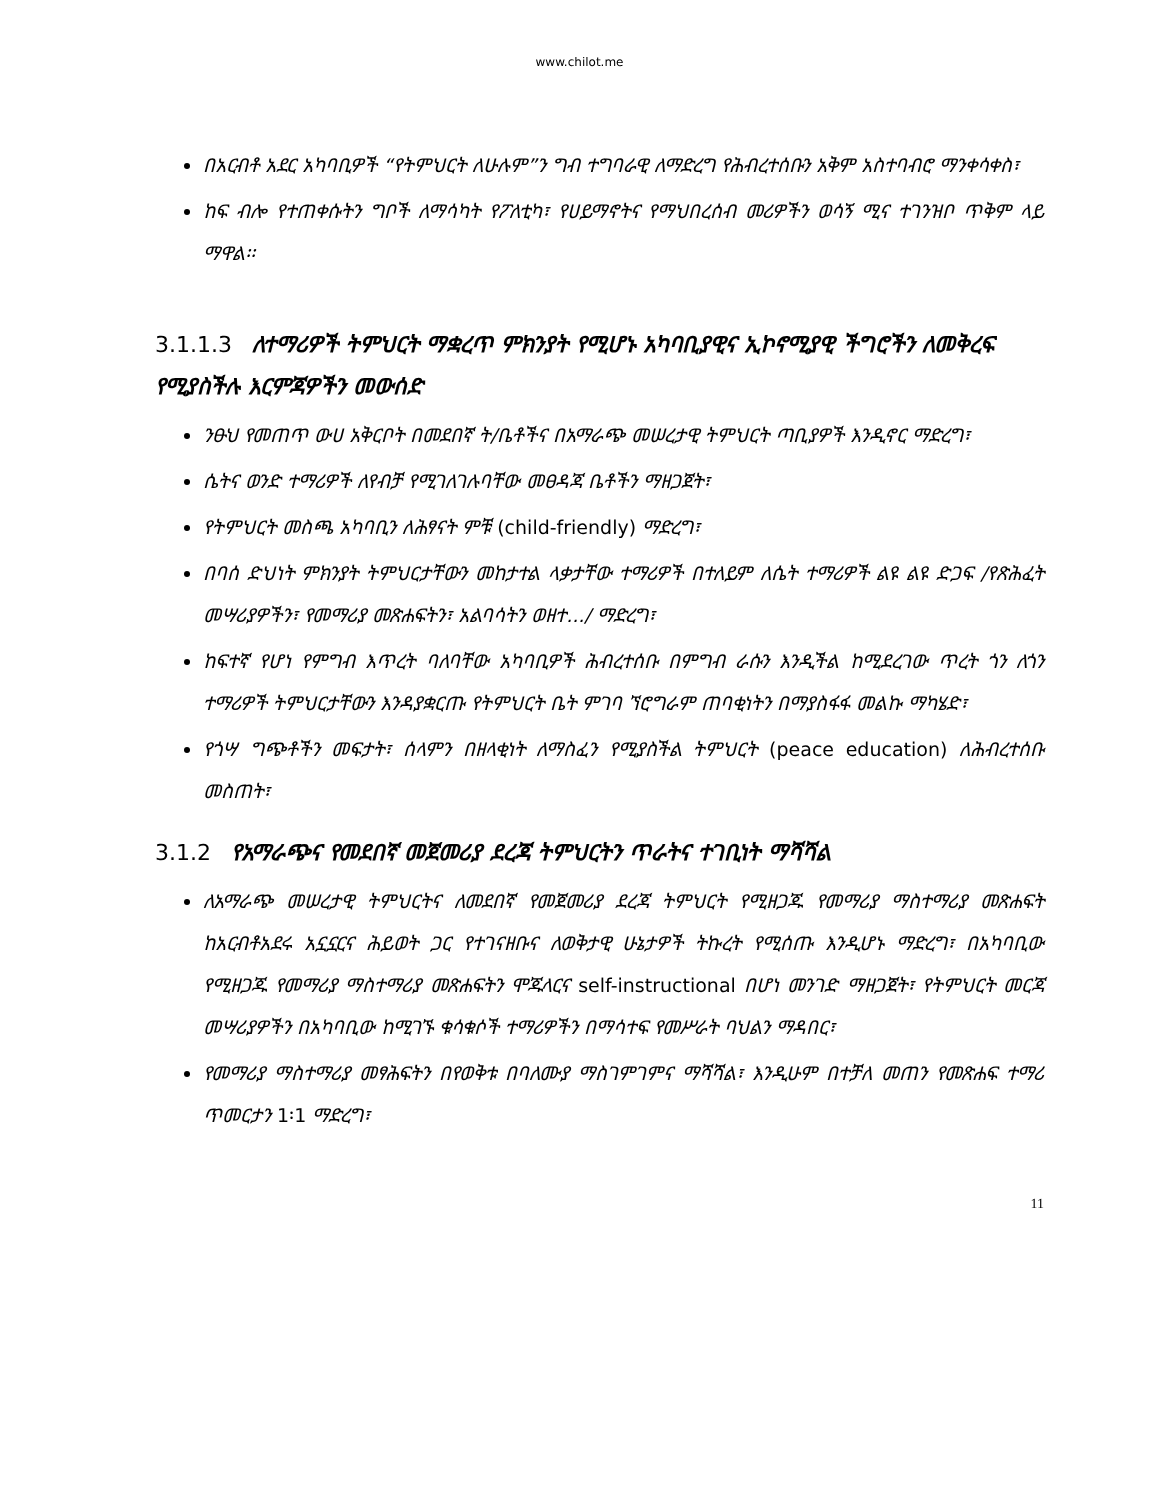www.chilot.me
በአርብቶ አደር አካባቢዎች “የትምህርት ለሁሉም”ን ግብ ተግባራዊ ለማድረግ የሕብረተሰቡን አቅም አስተባብሮ ማንቀሳቀስ፣
ከፍ ብሎ የተጠቀሱትን ግቦች ለማሳካት የፖለቲካ፣ የሀይማኖትና የማህበረሰብ መሪዎችን ወሳኝ ሚና ተገንዝቦ ጥቅም ላይ ማዋል፡፡
3.1.1.3 ለተማሪዎች ትምህርት ማቋረጥ ምክንያት የሚሆኑ አካባቢያዊና ኢኮኖሚያዊ ችግሮችን ለመቅረፍ የሚያስችሉ እርምጃዎችን መውሰድ
ንፁህ የመጠጥ ውሀ አቅርቦት በመደበኛ ት/ቤቶችና በአማራጭ መሠረታዊ ትምህርት ጣቢያዎች እንዲኖር ማድረግ፣
ሴትና ወንድ ተማሪዎች ለየብቻ የሚገለገሉባቸው መፀዳጃ ቤቶችን ማዘጋጀት፣
የትምህርት መስጫ አካባቢን ለሕፃናት ምቹ (child-friendly) ማድረግ፣
በባሰ ድህነት ምክንያት ትምህርታቸውን መከታተል ላቃታቸው ተማሪዎች በተለይም ለሴት ተማሪዎች ልዩ ልዩ ድጋፍ /የጽሕፈት መሣሪያዎችን፣ የመማሪያ መጽሐፍትን፣ አልባሳትን ወዘተ.../ ማድረግ፣
ከፍተኛ የሆነ የምግብ እጥረት ባለባቸው አካባቢዎች ሕብረተሰቡ በምግብ ራሱን እንዲችል ከሚደረገው ጥረት ጎን ለጎን ተማሪዎች ትምህርታቸውን እንዳያቋርጡ የትምህርት ቤት ምገባ ኘሮግራም ጠባቂነትን በማያስፋፋ መልኩ ማካሄድ፣
የጎሣ ግጭቶችን መፍታት፣ ሰላምን በዘላቂነት ለማስፈን የሚያስችል ትምህርት (peace education) ለሕብረተሰቡ መስጠት፣
3.1.2 የአማራጭና የመደበኛ መጀመሪያ ደረጃ ትምህርትን ጥራትና ተገቢነት ማሻሻል
ለአማራጭ መሠረታዊ ትምህርትና ለመደበኛ የመጀመሪያ ደረጃ ትምህርት የሚዘጋጁ የመማሪያ ማስተማሪያ መጽሐፍት ከአርብቶአደሩ አኗኗርና ሕይወት ጋር የተገናዘቡና ለወቅታዊ ሁኔታዎች ትኩረት የሚሰጡ እንዲሆኑ ማድረግ፣ በአካባቢው የሚዘጋጁ የመማሪያ ማስተማሪያ መጽሐፍትን ሞጁላርና self-instructional በሆነ መንገድ ማዘጋጀት፣ የትምህርት መርጃ መሣሪያዎችን በአካባቢው ከሚገኙ ቁሳቁሶች ተማሪዎችን በማሳተፍ የመሥራት ባህልን ማዳበር፣
የመማሪያ ማስተማሪያ መፃሕፍትን በየወቅቱ በባለሙያ ማስገምገምና ማሻሻል፣ እንዲሁም በተቻለ መጠን የመጽሐፍ ተማሪ ጥመርታን 1፡1 ማድረግ፣
11